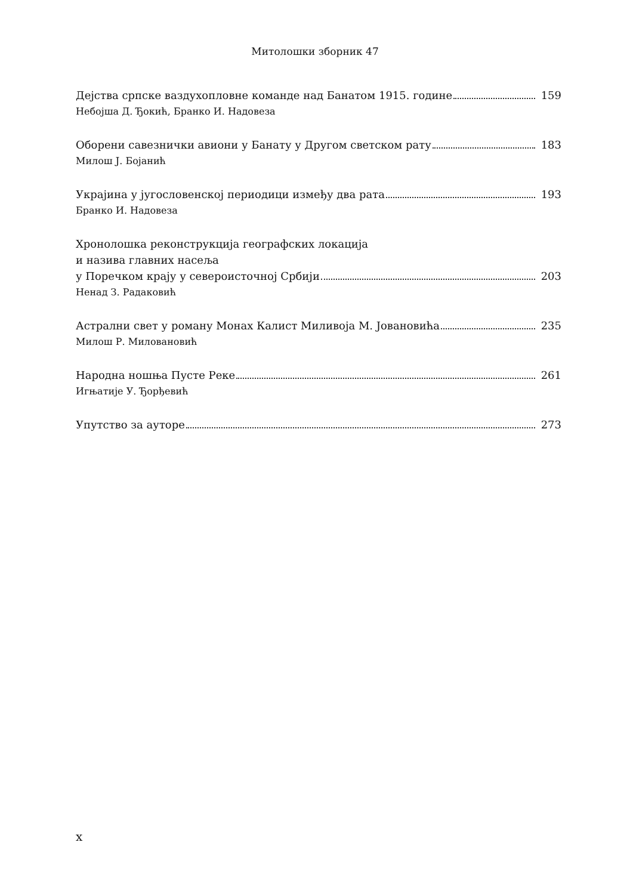Митолошки зборник 47
Дејства српске ваздухопловне команде над Банатом 1915. године 159
Небојша Д. Ђокић, Бранко И. Надовеза
Оборени савезнички авиони у Банату у Другом светском рату 183
Милош Ј. Бојанић
Украјина у југословенској периодици између два рата 193
Бранко И. Надовеза
Хронолошка реконструкција географских локација
и назива главних насеља
у Поречком крају у североисточној Србији 203
Ненад З. Радаковић
Астрални свет у роману Монах Калист Миливоја М. Јовановића 235
Милош Р. Миловановић
Народна ношња Пусте Реке 261
Игњатије У. Ђорђевић
Упутство за ауторе 273
x